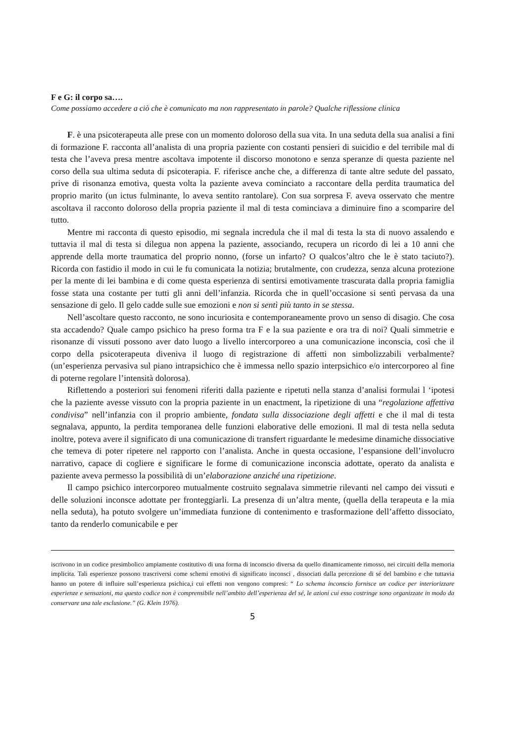F e G: il corpo sa….
Come possiamo accedere a ciò che è comunicato ma non rappresentato in parole? Qualche riflessione clinica
F. è una psicoterapeuta alle prese con un momento doloroso della sua vita. In una seduta della sua analisi a fini di formazione F. racconta all’analista di una propria paziente con costanti pensieri di suicidio e del terribile mal di testa che l’aveva presa mentre ascoltava impotente il discorso monotono e senza speranze di questa paziente nel corso della sua ultima seduta di psicoterapia. F. riferisce anche che, a differenza di tante altre sedute del passato, prive di risonanza emotiva, questa volta la paziente aveva cominciato a raccontare della perdita traumatica del proprio marito (un ictus fulminante, lo aveva sentito rantolare). Con sua sorpresa F. aveva osservato che mentre ascoltava il racconto doloroso della propria paziente il mal di testa cominciava a diminuire fino a scomparire del tutto.
Mentre mi racconta di questo episodio, mi segnala incredula che il mal di testa la sta di nuovo assalendo e tuttavia il mal di testa si dilegua non appena la paziente, associando, recupera un ricordo di lei a 10 anni che apprende della morte traumatica del proprio nonno, (forse un infarto? O qualcos’altro che le è stato taciuto?). Ricorda con fastidio il modo in cui le fu comunicata la notizia; brutalmente, con crudezza, senza alcuna protezione per la mente di lei bambina e di come questa esperienza di sentirsi emotivamente trascurata dalla propria famiglia fosse stata una costante per tutti gli anni dell’infanzia. Ricorda che in quell’occasione si sentì pervasa da una sensazione di gelo. Il gelo cadde sulle sue emozioni e non si sentì più tanto in se stessa.
Nell’ascoltare questo racconto, ne sono incuriosita e contemporaneamente provo un senso di disagio. Che cosa sta accadendo? Quale campo psichico ha preso forma tra F e la sua paziente e ora tra di noi? Quali simmetrie e risonanze di vissuti possono aver dato luogo a livello intercorporeo a una comunicazione inconscia, così che il corpo della psicoterapeuta diveniva il luogo di registrazione di affetti non simbolizzabili verbalmente?(un’esperienza pervasiva sul piano intrapsichico che è immessa nello spazio interpsichico e/o intercorporeo al fine di poterne regolare l’intensità dolorosa).
Riflettendo a posteriori sui fenomeni riferiti dalla paziente e ripetuti nella stanza d’analisi formulai l ‘ipotesi che la paziente avesse vissuto con la propria paziente in un enactment, la ripetizione di una “regolazione affettiva condivisa” nell’infanzia con il proprio ambiente, fondata sulla dissociazione degli affetti e che il mal di testa segnalava, appunto, la perdita temporanea delle funzioni elaborative delle emozioni. Il mal di testa nella seduta inoltre, poteva avere il significato di una comunicazione di transfert riguardante le medesime dinamiche dissociative che temeva di poter ripetere nel rapporto con l’analista. Anche in questa occasione, l’espansione dell’involucro narrativo, capace di cogliere e significare le forme di comunicazione inconscia adottate, operato da analista e paziente aveva permesso la possibilità di un’elaborazione anziché una ripetizione.
Il campo psichico intercorporeo mutualmente costruito segnalava simmetrie rilevanti nel campo dei vissuti e delle soluzioni inconsce adottate per fronteggiarli. La presenza di un’altra mente, (quella della terapeuta e la mia nella seduta), ha potuto svolgere un’immediata funzione di contenimento e trasformazione dell’affetto dissociato, tanto da renderlo comunicabile e per
iscrivono in un codice presimbolico ampiamente costitutivo di una forma di inconscio diversa da quello dinamicamente rimosso, nei circuiti della memoria implicita. Tali esperienze possono trascriversi come schemi emotivi di significato inconsci , dissociati dalla percezione di sé del bambino e che tuttavia hanno un potere di influire sull’esperienza psichica,i cui effetti non vengono compresi: “ Lo schema inconscio fornisce un codice per interiorizzare esperienze e sensazioni, ma questo codice non è comprensibile nell’ambito dell’esperienza del sé, le azioni cui esso costringe sono organizzate in modo da conservare una tale esclusione.” (G. Klein 1976).
5